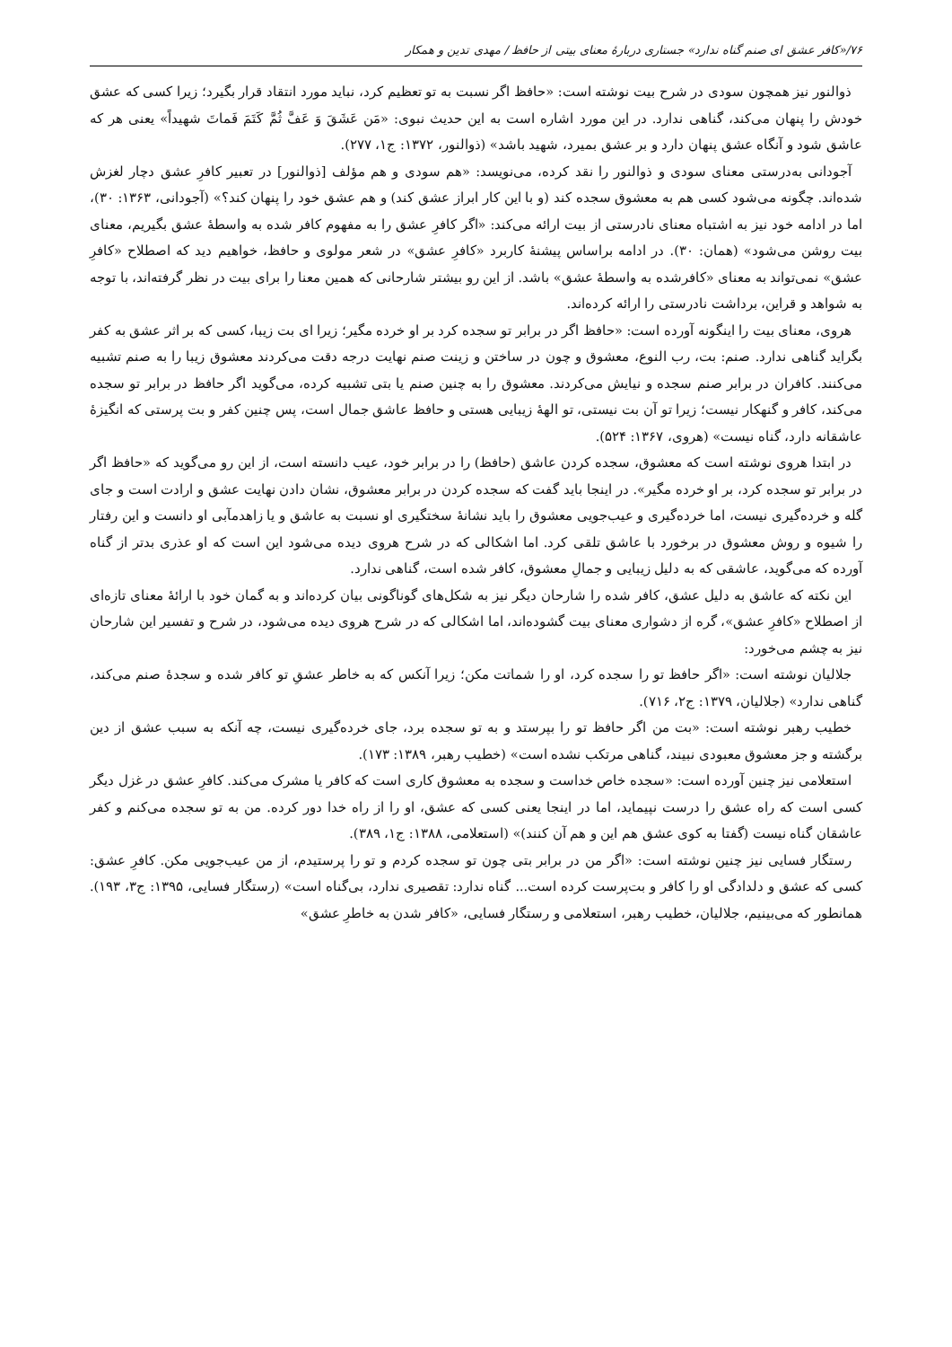۷۶/«کافر عشق ای صنم گناه ندارد» جستاری دربارهٔ معنای بیتی از حافظ / مهدی تدین و همکار
ذوالنور نیز همچون سودی در شرح بیت نوشته است: «حافظ اگر نسبت به تو تعظیم کرد، نباید مورد انتقاد قرار بگیرد؛ زیرا کسی که عشق خودش را پنهان می‌کند، گناهی ندارد. در این مورد اشاره است به این حدیث نبوی: «مَن عَشَقَ وَ عَفَّ ثُمَّ کَتَمَ فَماتَ شهیداً» یعنی هر که عاشق شود و آنگاه عشق پنهان دارد و بر عشق بمیرد، شهید باشد» (ذوالنور، ۱۳۷۲: ج۱، ۲۷۷).
آجودانی به‌درستی معنای سودی و ذوالنور را نقد کرده، می‌نویسد: «هم سودی و هم مؤلف [ذوالنور] در تعبیر کافرِ عشق دچار لغزش شده‌اند. چگونه می‌شود کسی هم به معشوق سجده کند (و با این کار ابراز عشق کند) و هم عشق خود را پنهان کند؟» (آجودانی، ۱۳۶۳: ۳۰)، اما در ادامه خود نیز به اشتباه معنای نادرستی از بیت ارائه می‌کند: «اگر کافرِ عشق را به مفهوم کافر شده به واسطهٔ عشق بگیریم، معنای بیت روشن می‌شود» (همان: ۳۰). در ادامه براساس پیشنهٔ کاربرد «کافرِ عشق» در شعر مولوی و حافظ، خواهیم دید که اصطلاح «کافرِ عشق» نمی‌تواند به معنای «کافرشده به واسطهٔ عشق» باشد. از این رو بیشتر شارحانی که همین معنا را برای بیت در نظر گرفته‌اند، با توجه به شواهد و قراین، برداشت نادرستی را ارائه کرده‌اند.
هروی، معنای بیت را اینگونه آورده است: «حافظ اگر در برابر تو سجده کرد بر او خرده مگیر؛ زیرا ای بت زیبا، کسی که بر اثر عشق به کفر بگراید گناهی ندارد. صنم: بت، رب النوع، معشوق و چون در ساختن و زینت صنم نهایت درجه دقت می‌کردند معشوق زیبا را به صنم تشبیه می‌کنند. کافران در برابر صنم سجده و نیایش می‌کردند. معشوق را به چنین صنم یا بتی تشبیه کرده، می‌گوید اگر حافظ در برابر تو سجده می‌کند، کافر و گنهکار نیست؛ زیرا تو آن بت نیستی، تو الههٔ زیبایی هستی و حافظ عاشق جمال است، پس چنین کفر و بت پرستی که انگیزهٔ عاشقانه دارد، گناه نیست» (هروی، ۱۳۶۷: ۵۲۴).
در ابتدا هروی نوشته است که معشوق، سجده کردن عاشق (حافظ) را در برابر خود، عیب دانسته است، از این رو می‌گوید که «حافظ اگر در برابر تو سجده کرد، بر او خرده مگیر». در اینجا باید گفت که سجده کردن در برابر معشوق، نشان دادن نهایت عشق و ارادت است و جای گله و خرده‌گیری نیست، اما خرده‌گیری و عیب‌جویی معشوق را باید نشانهٔ سختگیری او نسبت به عاشق و یا زاهدمآبی او دانست و این رفتار را شیوه و روش معشوق در برخورد با عاشق تلقی کرد. اما اشکالی که در شرح هروی دیده می‌شود این است که او عذری بدتر از گناه آورده که می‌گوید، عاشقی که به دلیل زیبایی و جمالِ معشوق، کافر شده است، گناهی ندارد.
این نکته که عاشق به دلیل عشق، کافر شده را شارحان دیگر نیز به شکل‌های گوناگونی بیان کرده‌اند و به گمان خود با ارائهٔ معنای تازه‌ای از اصطلاح «کافرِ عشق»، گره از دشواری معنای بیت گشوده‌اند، اما اشکالی که در شرح هروی دیده می‌شود، در شرح و تفسیر این شارحان نیز به چشم می‌خورد:
جلالیان نوشته است: «اگر حافظ تو را سجده کرد، او را شماتت مکن؛ زیرا آنکس که به خاطر عشقِ تو کافر شده و سجدهٔ صنم می‌کند، گناهی ندارد» (جلالیان، ۱۳۷۹: ج۲، ۷۱۶).
خطیب رهبر نوشته است: «بت من اگر حافظ تو را بپرستد و به تو سجده برد، جای خرده‌گیری نیست، چه آنکه به سبب عشق از دین برگشته و جز معشوق معبودی نبیند، گناهی مرتکب نشده است» (خطیب رهبر، ۱۳۸۹: ۱۷۳).
استعلامی نیز چنین آورده است: «سجده خاص خداست و سجده به معشوق کاری است که کافر یا مشرک می‌کند. کافرِ عشق در غزل دیگر کسی است که راه عشق را درست نپیماید، اما در اینجا یعنی کسی که عشق، او را از راه خدا دور کرده. من به تو سجده می‌کنم و کفر عاشقان گناه نیست (گفتا به کوی عشق هم این و هم آن کنند)» (استعلامی، ۱۳۸۸: ج۱، ۳۸۹).
رستگار فسایی نیز چنین نوشته است: «اگر من در برابر بتی چون تو سجده کردم و تو را پرستیدم، از من عیب‌جویی مکن. کافرِ عشق: کسی که عشق و دلدادگی او را کافر و بت‌پرست کرده است... گناه ندارد: تقصیری ندارد، بی‌گناه است» (رستگار فسایی، ۱۳۹۵: ج۳، ۱۹۳). همانطور که می‌بینیم، جلالیان، خطیب رهبر، استعلامی و رستگار فسایی، «کافر شدن به خاطرِ عشق»